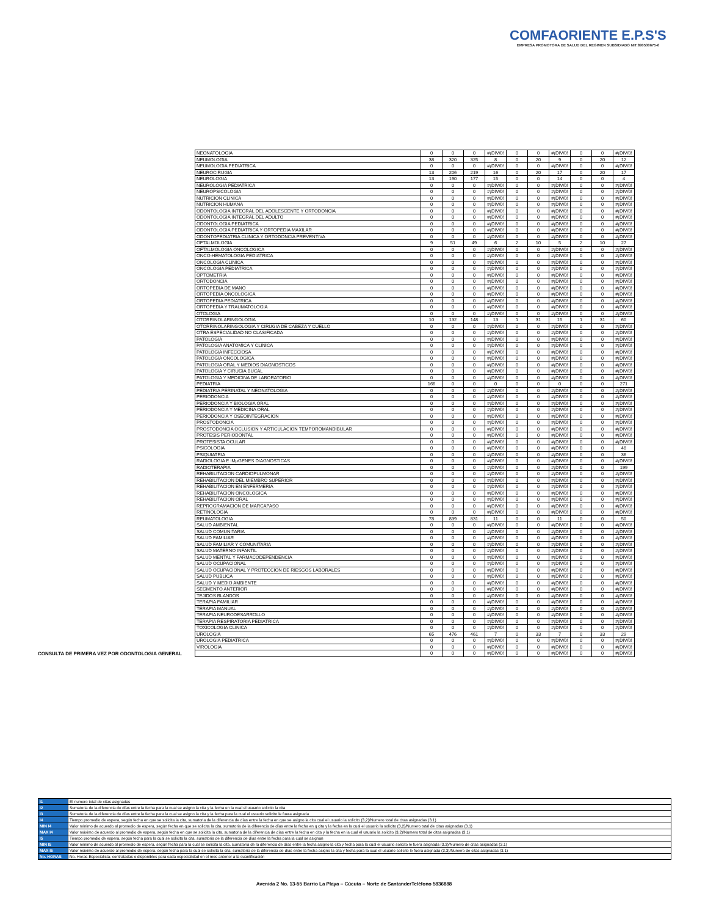COMFAORIENTE E.P.S'S
EMPRESA PROMOTORA DE SALUD DEL REGIMEN SUBSIDIADO NIT:890500675-6
| NEONATOLOGIA | 0 | 0 | 0 | #¡DIV/0! | 0 | 0 | #¡DIV/0! | 0 | 0 | #¡DIV/0! |
| NEUMOLOGIA | 38 | 320 | 325 | 8 | 0 | 20 | 9 | 0 | 20 | 12 |
| NEUMOLOGIA PEDIATRICA | 0 | 0 | 0 | #¡DIV/0! | 0 | 0 | #¡DIV/0! | 0 | 0 | #¡DIV/0! |
| NEUROCIRUGIA | 13 | 206 | 219 | 16 | 0 | 20 | 17 | 0 | 20 | 17 |
| NEUROLOGIA | 13 | 190 | 177 | 15 | 0 | 0 | 14 | 0 | 0 | 4 |
| NEUROLOGIA PEDIATRICA | 0 | 0 | 0 | #¡DIV/0! | 0 | 0 | #¡DIV/0! | 0 | 0 | #¡DIV/0! |
| NEUROPSICOLOGIA | 0 | 0 | 0 | #¡DIV/0! | 0 | 0 | #¡DIV/0! | 0 | 0 | #¡DIV/0! |
| NUTRICION CLINICA | 0 | 0 | 0 | #¡DIV/0! | 0 | 0 | #¡DIV/0! | 0 | 0 | #¡DIV/0! |
| NUTRICION HUMANA | 0 | 0 | 0 | #¡DIV/0! | 0 | 0 | #¡DIV/0! | 0 | 0 | #¡DIV/0! |
| ODONTOLOGIA INTEGRAL DEL ADOLESCENTE Y ORTODONCIA | 0 | 0 | 0 | #¡DIV/0! | 0 | 0 | #¡DIV/0! | 0 | 0 | #¡DIV/0! |
| ODONTOLOGIA INTEGRAL DEL ADULTO | 0 | 0 | 0 | #¡DIV/0! | 0 | 0 | #¡DIV/0! | 0 | 0 | #¡DIV/0! |
| ODONTOLOGIA PEDIATRICA | 0 | 0 | 0 | #¡DIV/0! | 0 | 0 | #¡DIV/0! | 0 | 0 | #¡DIV/0! |
| ODONTOLOGIA PEDIATRICA Y ORTOPEDIA MAXILAR | 0 | 0 | 0 | #¡DIV/0! | 0 | 0 | #¡DIV/0! | 0 | 0 | #¡DIV/0! |
| ODONTOPEDIATRIA CLINICA Y ORTODONCIA PREVENTIVA | 0 | 0 | 0 | #¡DIV/0! | 0 | 0 | #¡DIV/0! | 0 | 0 | #¡DIV/0! |
| OFTALMOLOGIA | 9 | 51 | 49 | 6 | 2 | 10 | 5 | 2 | 10 | 27 |
| OFTALMOLOGIA ONCOLOGICA | 0 | 0 | 0 | #¡DIV/0! | 0 | 0 | #¡DIV/0! | 0 | 0 | #¡DIV/0! |
| ONCO-HEMATOLOGIA PEDIATRICA | 0 | 0 | 0 | #¡DIV/0! | 0 | 0 | #¡DIV/0! | 0 | 0 | #¡DIV/0! |
| ONCOLOGIA CLINICA | 0 | 0 | 0 | #¡DIV/0! | 0 | 0 | #¡DIV/0! | 0 | 0 | #¡DIV/0! |
| ONCOLOGIA PEDIATRICA | 0 | 0 | 0 | #¡DIV/0! | 0 | 0 | #¡DIV/0! | 0 | 0 | #¡DIV/0! |
| OPTOMETRIA | 0 | 0 | 0 | #¡DIV/0! | 0 | 0 | #¡DIV/0! | 0 | 0 | #¡DIV/0! |
| ORTODONCIA | 0 | 0 | 0 | #¡DIV/0! | 0 | 0 | #¡DIV/0! | 0 | 0 | #¡DIV/0! |
| ORTOPEDIA DE MANO | 0 | 0 | 0 | #¡DIV/0! | 0 | 0 | #¡DIV/0! | 0 | 0 | #¡DIV/0! |
| ORTOPEDIA ONCOLOGICA | 0 | 0 | 0 | #¡DIV/0! | 0 | 0 | #¡DIV/0! | 0 | 0 | #¡DIV/0! |
| ORTOPEDIA PEDIATRICA | 0 | 0 | 0 | #¡DIV/0! | 0 | 0 | #¡DIV/0! | 0 | 0 | #¡DIV/0! |
| ORTOPEDIA Y TRAUMATOLOGIA | 0 | 0 | 0 | #¡DIV/0! | 0 | 0 | #¡DIV/0! | 0 | 0 | #¡DIV/0! |
| OTOLOGIA | 0 | 0 | 0 | #¡DIV/0! | 0 | 0 | #¡DIV/0! | 0 | 0 | #¡DIV/0! |
| OTORRINOLARINGOLOGIA | 10 | 132 | 148 | 13 | 1 | 31 | 15 | 1 | 31 | 60 |
| OTORRINOLARINGOLOGIA Y CIRUGIA DE CABEZA Y CUELLO | 0 | 0 | 0 | #¡DIV/0! | 0 | 0 | #¡DIV/0! | 0 | 0 | #¡DIV/0! |
| OTRA ESPECIALIDAD NO CLASIFICADA | 0 | 0 | 0 | #¡DIV/0! | 0 | 0 | #¡DIV/0! | 0 | 0 | #¡DIV/0! |
| PATOLOGIA | 0 | 0 | 0 | #¡DIV/0! | 0 | 0 | #¡DIV/0! | 0 | 0 | #¡DIV/0! |
| PATOLOGIA ANATOMICA Y CLINICA | 0 | 0 | 0 | #¡DIV/0! | 0 | 0 | #¡DIV/0! | 0 | 0 | #¡DIV/0! |
| PATOLOGIA INFECCIOSA | 0 | 0 | 0 | #¡DIV/0! | 0 | 0 | #¡DIV/0! | 0 | 0 | #¡DIV/0! |
| PATOLOGIA ONCOLOGICA | 0 | 0 | 0 | #¡DIV/0! | 0 | 0 | #¡DIV/0! | 0 | 0 | #¡DIV/0! |
| PATOLOGIA ORAL Y MEDIOS DIAGNOSTICOS | 0 | 0 | 0 | #¡DIV/0! | 0 | 0 | #¡DIV/0! | 0 | 0 | #¡DIV/0! |
| PATOLOGIA Y CIRUGIA BUCAL | 0 | 0 | 0 | #¡DIV/0! | 0 | 0 | #¡DIV/0! | 0 | 0 | #¡DIV/0! |
| PATOLOGIA Y MEDICINA DE LABORATORIO | 0 | 0 | 0 | #¡DIV/0! | 0 | 0 | #¡DIV/0! | 0 | 0 | #¡DIV/0! |
| PEDIATRIA | 166 | 0 | 0 | 0 | 0 | 0 | 0 | 0 | 0 | 271 |
| PEDIATRIA PERINATAL Y NEONATOLOGIA | 0 | 0 | 0 | #¡DIV/0! | 0 | 0 | #¡DIV/0! | 0 | 0 | #¡DIV/0! |
| PERIODONCIA | 0 | 0 | 0 | #¡DIV/0! | 0 | 0 | #¡DIV/0! | 0 | 0 | #¡DIV/0! |
| PERIODONCIA Y BIOLOGIA ORAL | 0 | 0 | 0 | #¡DIV/0! | 0 | 0 | #¡DIV/0! | 0 | 0 | #¡DIV/0! |
| PERIODONCIA Y MEDICINA ORAL | 0 | 0 | 0 | #¡DIV/0! | 0 | 0 | #¡DIV/0! | 0 | 0 | #¡DIV/0! |
| PERIODONCIA Y OSEOINTEGRACION | 0 | 0 | 0 | #¡DIV/0! | 0 | 0 | #¡DIV/0! | 0 | 0 | #¡DIV/0! |
| PROSTODONCIA | 0 | 0 | 0 | #¡DIV/0! | 0 | 0 | #¡DIV/0! | 0 | 0 | #¡DIV/0! |
| PROSTODONCIA OCLUSION Y ARTICULACION TEMPOROMANDIBULAR | 0 | 0 | 0 | #¡DIV/0! | 0 | 0 | #¡DIV/0! | 0 | 0 | #¡DIV/0! |
| PROTESIS PERIODONTAL | 0 | 0 | 0 | #¡DIV/0! | 0 | 0 | #¡DIV/0! | 0 | 0 | #¡DIV/0! |
| PROTESISTA OCULAR | 0 | 0 | 0 | #¡DIV/0! | 0 | 0 | #¡DIV/0! | 0 | 0 | #¡DIV/0! |
| PSICOLOGIA | 0 | 0 | 0 | #¡DIV/0! | 0 | 0 | #¡DIV/0! | 0 | 0 | 48 |
| PSIQUIATRIA | 0 | 0 | 0 | #¡DIV/0! | 0 | 0 | #¡DIV/0! | 0 | 0 | 36 |
| RADIOLOGIA E IMµGENES DIAGNOSTICAS | 0 | 0 | 0 | #¡DIV/0! | 0 | 0 | #¡DIV/0! | 0 | 0 | #¡DIV/0! |
| RADIOTERAPIA | 0 | 0 | 0 | #¡DIV/0! | 0 | 0 | #¡DIV/0! | 0 | 0 | 199 |
| REHABILITACION CARDIOPULMONAR | 0 | 0 | 0 | #¡DIV/0! | 0 | 0 | #¡DIV/0! | 0 | 0 | #¡DIV/0! |
| REHABILITACION DEL MIEMBRO SUPERIOR | 0 | 0 | 0 | #¡DIV/0! | 0 | 0 | #¡DIV/0! | 0 | 0 | #¡DIV/0! |
| REHABILITACION EN ENFERMERIA | 0 | 0 | 0 | #¡DIV/0! | 0 | 0 | #¡DIV/0! | 0 | 0 | #¡DIV/0! |
| REHABILITACION ONCOLOGICA | 0 | 0 | 0 | #¡DIV/0! | 0 | 0 | #¡DIV/0! | 0 | 0 | #¡DIV/0! |
| REHABILITACION ORAL | 0 | 0 | 0 | #¡DIV/0! | 0 | 0 | #¡DIV/0! | 0 | 0 | #¡DIV/0! |
| REPROGRAMACION DE MARCAPASO | 0 | 0 | 0 | #¡DIV/0! | 0 | 0 | #¡DIV/0! | 0 | 0 | #¡DIV/0! |
| RETINOLOGIA | 0 | 0 | 0 | #¡DIV/0! | 0 | 0 | #¡DIV/0! | 0 | 0 | #¡DIV/0! |
| REUMATOLOGIA | 78 | 839 | 831 | 11 | 0 | 0 | 11 | 0 | 0 | 50 |
| SALUD AMBIENTAL | 0 | 0 | 0 | #¡DIV/0! | 0 | 0 | #¡DIV/0! | 0 | 0 | #¡DIV/0! |
| SALUD COMUNITARIA | 0 | 0 | 0 | #¡DIV/0! | 0 | 0 | #¡DIV/0! | 0 | 0 | #¡DIV/0! |
| SALUD FAMILIAR | 0 | 0 | 0 | #¡DIV/0! | 0 | 0 | #¡DIV/0! | 0 | 0 | #¡DIV/0! |
| SALUD FAMILIAR Y COMUNITARIA | 0 | 0 | 0 | #¡DIV/0! | 0 | 0 | #¡DIV/0! | 0 | 0 | #¡DIV/0! |
| SALUD MATERNO INFANTIL | 0 | 0 | 0 | #¡DIV/0! | 0 | 0 | #¡DIV/0! | 0 | 0 | #¡DIV/0! |
| SALUD MENTAL Y FARMACODEPENDENCIA | 0 | 0 | 0 | #¡DIV/0! | 0 | 0 | #¡DIV/0! | 0 | 0 | #¡DIV/0! |
| SALUD OCUPACIONAL | 0 | 0 | 0 | #¡DIV/0! | 0 | 0 | #¡DIV/0! | 0 | 0 | #¡DIV/0! |
| SALUD OCUPACIONAL Y PROTECCION DE RIESGOS LABORALES | 0 | 0 | 0 | #¡DIV/0! | 0 | 0 | #¡DIV/0! | 0 | 0 | #¡DIV/0! |
| SALUD PUBLICA | 0 | 0 | 0 | #¡DIV/0! | 0 | 0 | #¡DIV/0! | 0 | 0 | #¡DIV/0! |
| SALUD Y MEDIO AMBIENTE | 0 | 0 | 0 | #¡DIV/0! | 0 | 0 | #¡DIV/0! | 0 | 0 | #¡DIV/0! |
| SEGMENTO ANTERIOR | 0 | 0 | 0 | #¡DIV/0! | 0 | 0 | #¡DIV/0! | 0 | 0 | #¡DIV/0! |
| TEJIDOS BLANDOS | 0 | 0 | 0 | #¡DIV/0! | 0 | 0 | #¡DIV/0! | 0 | 0 | #¡DIV/0! |
| TERAPIA FAMILIAR | 0 | 0 | 0 | #¡DIV/0! | 0 | 0 | #¡DIV/0! | 0 | 0 | #¡DIV/0! |
| TERAPIA MANUAL | 0 | 0 | 0 | #¡DIV/0! | 0 | 0 | #¡DIV/0! | 0 | 0 | #¡DIV/0! |
| TERAPIA NEURODESARROLLO | 0 | 0 | 0 | #¡DIV/0! | 0 | 0 | #¡DIV/0! | 0 | 0 | #¡DIV/0! |
| TERAPIA RESPIRATORIA PEDIATRICA | 0 | 0 | 0 | #¡DIV/0! | 0 | 0 | #¡DIV/0! | 0 | 0 | #¡DIV/0! |
| TOXICOLOGIA CLINICA | 0 | 0 | 0 | #¡DIV/0! | 0 | 0 | #¡DIV/0! | 0 | 0 | #¡DIV/0! |
| UROLOGIA | 65 | 476 | 461 | 7 | 0 | 33 | 7 | 0 | 33 | 29 |
| UROLOGIA PEDIATRICA | 0 | 0 | 0 | #¡DIV/0! | 0 | 0 | #¡DIV/0! | 0 | 0 | #¡DIV/0! |
| VIROLOGIA | 0 | 0 | 0 | #¡DIV/0! | 0 | 0 | #¡DIV/0! | 0 | 0 | #¡DIV/0! |
| | 0 | 0 | 0 | #¡DIV/0! | 0 | 0 | #¡DIV/0! | 0 | 0 | #¡DIV/0! |
CONSULTA DE PRIMERA VEZ POR ODONTOLOGIA GENERAL
| I1 | El numero total de citas asignadas |
| I2 | Sumatoria de la diferencia de días entre la fecha para la cual se asigno la cita y la fecha en la cual el usuario solicito la cita |
| I3 | Sumatoria de la diferencia de días entre la fecha para la cual se asigno la cita y la fecha para la cual el usuario solicito le fuera asignada |
| I4 | Tiempo promedio de espera, según fecha en que se solicita la cita, sumatoria de la diferencia de días entre la fecha en que se asigno la cita cual el usuario la solicito (3,2)/Numero total de citas asignadas (3.1) |
| MIN I4 | Valor mínimo de acuerdo al promedio de espera, según fecha en que se solicita la cita, sumatoria de la diferencia de días entre la fecha en q cita y la fecha en la cual el usuario la solicito (3,2)/Numero total de citas asignadas (3.1) |
| MAX I4 | Valor máximo de acuerdo al promedio de espera, según fecha en que se solicita la cita, sumatoria de la diferencia de días entre la fecha en cita y la fecha en la cual el usuario la solicito (3,2)/Numero total de citas asignadas (3.1) |
| I5 | Tiempo promedio de espera, según fecha para la cual se solicita la cita, sumatoria de la diferencia de días entre la fecha para la cual se asignan |
| MIN I5 | Valor mínimo de acuerdo al promedio de espera, según fecha para la cual se solicita la cita, sumatoria de la diferencia de días entre la fecha asigno la cita y fecha para la cual el usuario solicito le fuera asignada (3,3)/Numero de citas asignadas (3,1) |
| MAX I5 | Valor máximo de acuerdo al promedio de espera, según fecha para la cual se solicita la cita, sumatoria de la diferencia de días entre la fecha asigno la cita y fecha para la cual el usuario solicito le fuera asignada (3,3)/Numero de citas asignadas (3,1) |
| No. HORAS | No. Horas-Especialista, contratadas o disponibles para cada especialidad en el mes anterior a la cuantificación |
Avenida 2 No. 13-55 Barrio La Playa – Cúcuta – Norte de SantanderTeléfono 5836888